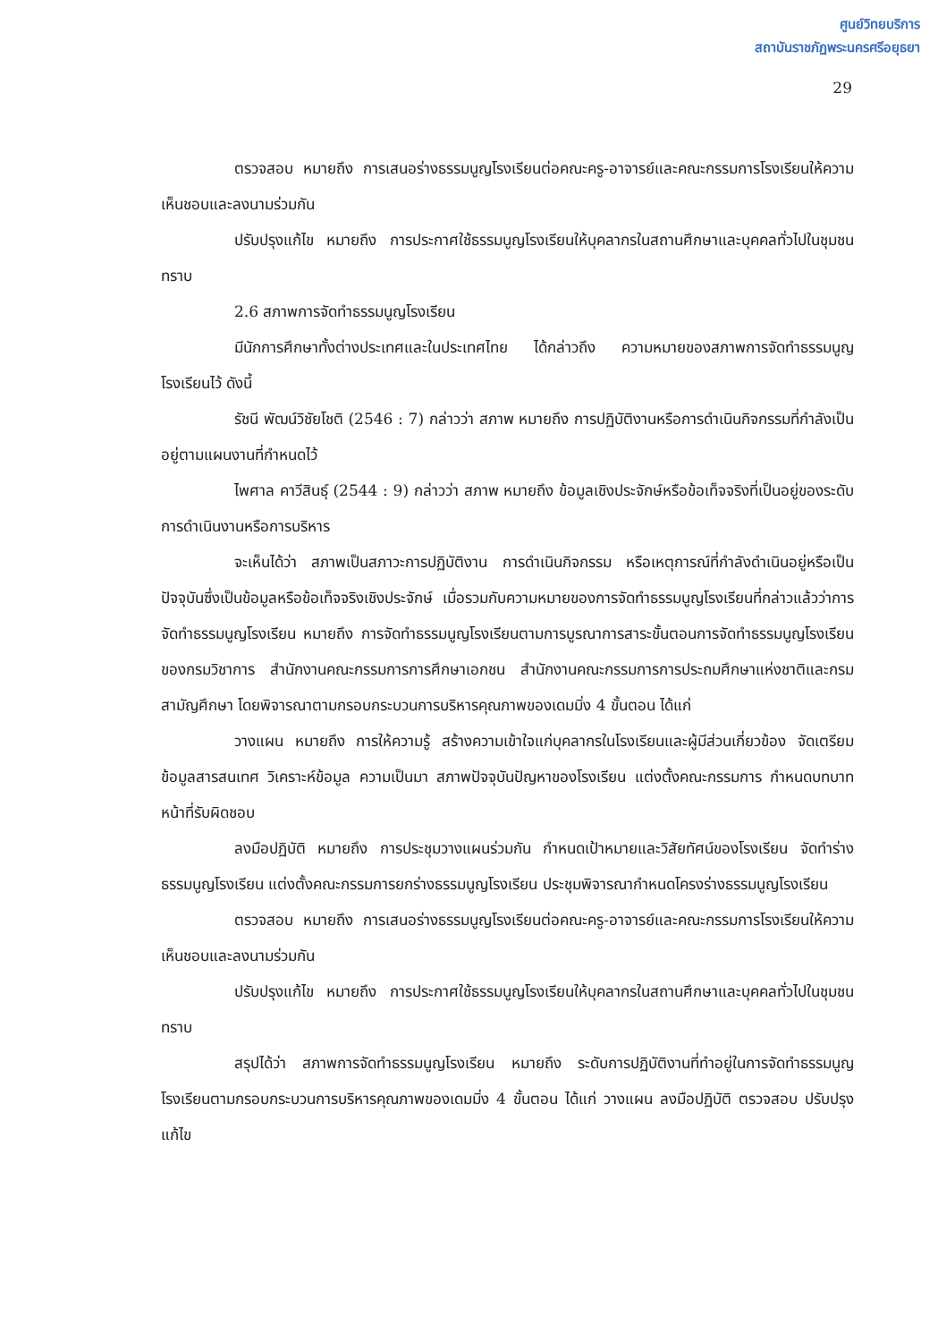ศูนย์วิทยบริการ
สถาบันราชภัฏพระนครศรีอยุธยา
29
ตรวจสอบ หมายถึง การเสนอร่างธรรมนูญโรงเรียนต่อคณะครู-อาจารย์และคณะกรรมการโรงเรียนให้ความเห็นชอบและลงนามร่วมกัน
ปรับปรุงแก้ไข หมายถึง การประกาศใช้ธรรมนูญโรงเรียนให้บุคลากรในสถานศึกษาและบุคคลทั่วไปในชุมชนทราบ
2.6 สภาพการจัดทำธรรมนูญโรงเรียน
มีนักการศึกษาทั้งต่างประเทศและในประเทศไทย ได้กล่าวถึง ความหมายของสภาพการจัดทำธรรมนูญโรงเรียนไว้ ดังนี้
รัชนี พัฒน์วิชัยโชติ (2546 : 7) กล่าวว่า สภาพ หมายถึง การปฏิบัติงานหรือการดำเนินกิจกรรมที่กำลังเป็นอยู่ตามแผนงานที่กำหนดไว้
ไพศาล คาวีสินธุ์ (2544 : 9) กล่าวว่า สภาพ หมายถึง ข้อมูลเชิงประจักษ์หรือข้อเท็จจริงที่เป็นอยู่ของระดับการดำเนินงานหรือการบริหาร
จะเห็นได้ว่า สภาพเป็นสภาวะการปฏิบัติงาน การดำเนินกิจกรรม หรือเหตุการณ์ที่กำลังดำเนินอยู่หรือเป็นปัจจุบันซึ่งเป็นข้อมูลหรือข้อเท็จจริงเชิงประจักษ์ เมื่อรวมกับความหมายของการจัดทำธรรมนูญโรงเรียนที่กล่าวแล้วว่าการจัดทำธรรมนูญโรงเรียน หมายถึง การจัดทำธรรมนูญโรงเรียนตามการบูรณาการสาระขั้นตอนการจัดทำธรรมนูญโรงเรียนของกรมวิชาการ สำนักงานคณะกรรมการการศึกษาเอกชน สำนักงานคณะกรรมการการประถมศึกษาแห่งชาติและกรมสามัญศึกษา โดยพิจารณาตามกรอบกระบวนการบริหารคุณภาพของเดมมิ่ง 4 ขั้นตอน ได้แก่
วางแผน หมายถึง การให้ความรู้ สร้างความเข้าใจแก่บุคลากรในโรงเรียนและผู้มีส่วนเกี่ยวข้อง จัดเตรียมข้อมูลสารสนเทศ วิเคราะห์ข้อมูล ความเป็นมา สภาพปัจจุบันปัญหาของโรงเรียน แต่งตั้งคณะกรรมการ กำหนดบทบาทหน้าที่รับผิดชอบ
ลงมือปฏิบัติ หมายถึง การประชุมวางแผนร่วมกัน กำหนดเป้าหมายและวิสัยทัศน์ของโรงเรียน จัดทำร่างธรรมนูญโรงเรียน แต่งตั้งคณะกรรมการยกร่างธรรมนูญโรงเรียน ประชุมพิจารณากำหนดโครงร่างธรรมนูญโรงเรียน
ตรวจสอบ หมายถึง การเสนอร่างธรรมนูญโรงเรียนต่อคณะครู-อาจารย์และคณะกรรมการโรงเรียนให้ความเห็นชอบและลงนามร่วมกัน
ปรับปรุงแก้ไข หมายถึง การประกาศใช้ธรรมนูญโรงเรียนให้บุคลากรในสถานศึกษาและบุคคลทั่วไปในชุมชนทราบ
สรุปได้ว่า สภาพการจัดทำธรรมนูญโรงเรียน หมายถึง ระดับการปฏิบัติงานที่ทำอยู่ในการจัดทำธรรมนูญโรงเรียนตามกรอบกระบวนการบริหารคุณภาพของเดมมิ่ง 4 ขั้นตอน ได้แก่ วางแผน ลงมือปฏิบัติ ตรวจสอบ ปรับปรุงแก้ไข